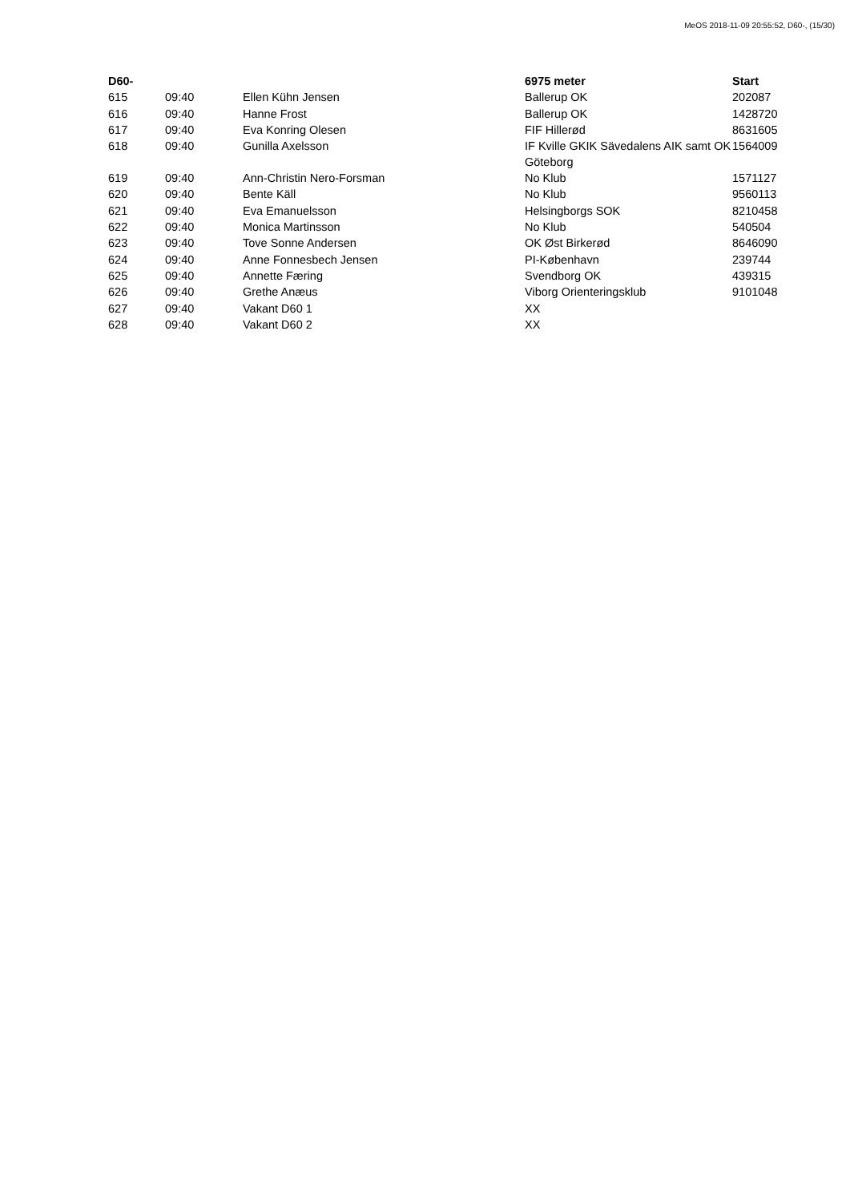MeOS 2018-11-09 20:55:52, D60-, (15/30)
| D60- | | | 6975 meter | Start |
| --- | --- | --- | --- | --- |
| 615 | 09:40 | Ellen Kühn Jensen | Ballerup OK | 202087 |
| 616 | 09:40 | Hanne Frost | Ballerup OK | 1428720 |
| 617 | 09:40 | Eva Konring Olesen | FIF Hillerød | 8631605 |
| 618 | 09:40 | Gunilla Axelsson | IF Kville GKIK Sävedalens AIK samt OK Göteborg | 1564009 |
| 619 | 09:40 | Ann-Christin Nero-Forsman | No Klub | 1571127 |
| 620 | 09:40 | Bente Käll | No Klub | 9560113 |
| 621 | 09:40 | Eva Emanuelsson | Helsingborgs SOK | 8210458 |
| 622 | 09:40 | Monica Martinsson | No Klub | 540504 |
| 623 | 09:40 | Tove Sonne Andersen | OK Øst Birkerød | 8646090 |
| 624 | 09:40 | Anne Fonnesbech Jensen | PI-København | 239744 |
| 625 | 09:40 | Annette Færing | Svendborg OK | 439315 |
| 626 | 09:40 | Grethe Anæus | Viborg Orienteringsklub | 9101048 |
| 627 | 09:40 | Vakant D60 1 | XX | |
| 628 | 09:40 | Vakant D60 2 | XX | |